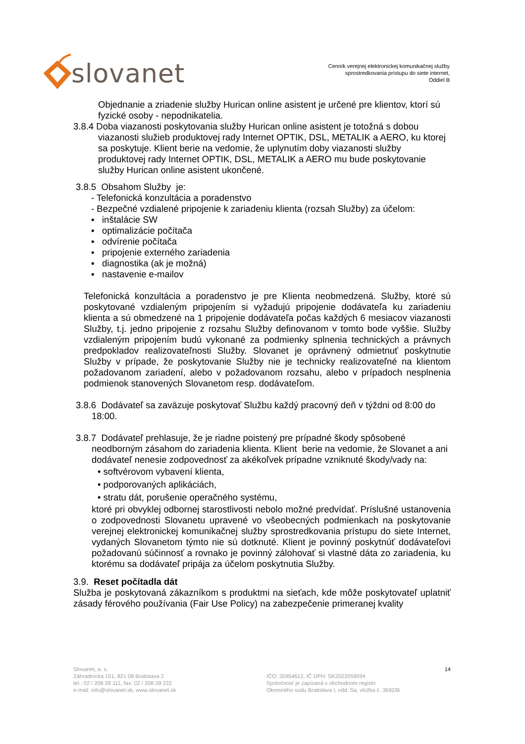slovanet
Cenník verejnej elektronickej komunikačnej služby
sprostredkovania prístupu do siete internet,
Oddiel B
Objednanie a zriadenie služby Hurican online asistent je určené pre klientov, ktorí sú fyzické osoby - nepodnikatelia.
3.8.4 Doba viazanosti poskytovania služby Hurican online asistent je totožná s dobou viazanosti služieb produktovej rady Internet OPTIK, DSL, METALIK a AERO, ku ktorej sa poskytuje. Klient berie na vedomie, že uplynutím doby viazanosti služby produktovej rady Internet OPTIK, DSL, METALIK a AERO mu bude poskytovanie služby Hurican online asistent ukončené.
3.8.5 Obsahom Služby je:
- Telefonická konzultácia a poradenstvo
- Bezpečné vzdialené pripojenie k zariadeniu klienta (rozsah Služby) za účelom:
▪ inštalácie SW
▪ optimalizácie počítača
▪ odvírenie počítača
▪ pripojenie externého zariadenia
▪ diagnostika (ak je možná)
▪ nastavenie e-mailov
Telefonická konzultácia a poradenstvo je pre Klienta neobmedzená. Služby, ktoré sú poskytované vzdialeným pripojením si vyžadujú pripojenie dodávateľa ku zariadeniu klienta a sú obmedzené na 1 pripojenie dodávateľa počas každých 6 mesiacov viazanosti Služby, t.j. jedno pripojenie z rozsahu Služby definovanom v tomto bode vyššie. Služby vzdialeným pripojením budú vykonané za podmienky splnenia technických a právnych predpokladov realizovateľnosti Služby. Slovanet je oprávnený odmietnuť poskytnutie Služby v prípade, že poskytovanie Služby nie je technicky realizovateľné na klientom požadovanom zariadení, alebo v požadovanom rozsahu, alebo v prípadoch nesplnenia podmienok stanovených Slovanetom resp. dodávateľom.
3.8.6 Dodávateľ sa zaväzuje poskytovať Službu každý pracovný deň v týždni od 8:00 do 18:00.
3.8.7 Dodávateľ prehlasuje, že je riadne poistený pre prípadné škody spôsobené neodborným zásahom do zariadenia klienta. Klient berie na vedomie, že Slovanet a ani dodávateľ nenesie zodpovednosť za akékoľvek prípadne vzniknuté škody/vady na:
• softvérovom vybavení klienta,
• podporovaných aplikáciách,
• stratu dát, porušenie operačného systému,
ktoré pri obvyklej odbornej starostlivosti nebolo možné predvídať. Príslušné ustanovenia o zodpovednosti Slovanetu upravené vo všeobecných podmienkach na poskytovanie verejnej elektronickej komunikačnej služby sprostredkovania prístupu do siete Internet, vydaných Slovanetom týmto nie sú dotknuté. Klient je povinný poskytnúť dodávateľovi požadovanú súčinnosť a rovnako je povinný zálohovať si vlastné dáta zo zariadenia, ku ktorému sa dodávateľ pripája za účelom poskytnutia Služby.
3.9. Reset počítadla dát
Služba je poskytovaná zákazníkom s produktmi na sieťach, kde môže poskytovateľ uplatniť zásady férového používania (Fair Use Policy) na zabezpečenie primeranej kvality
Slovanet, a. s.
Záhradnícka 151, 821 08 Bratislava 2
tel.: 02 / 208 28 111, fax: 02 / 208 28 222
e-mail: info@slovanet.sk, www.slovanet.sk
IČO: 35954612, IČ DPH: SK2022059094
Spoločnosť je zapísaná v obchodnom registri
Okresného súdu Bratislava I, odd. Sa, vložka č. 3692/B
14